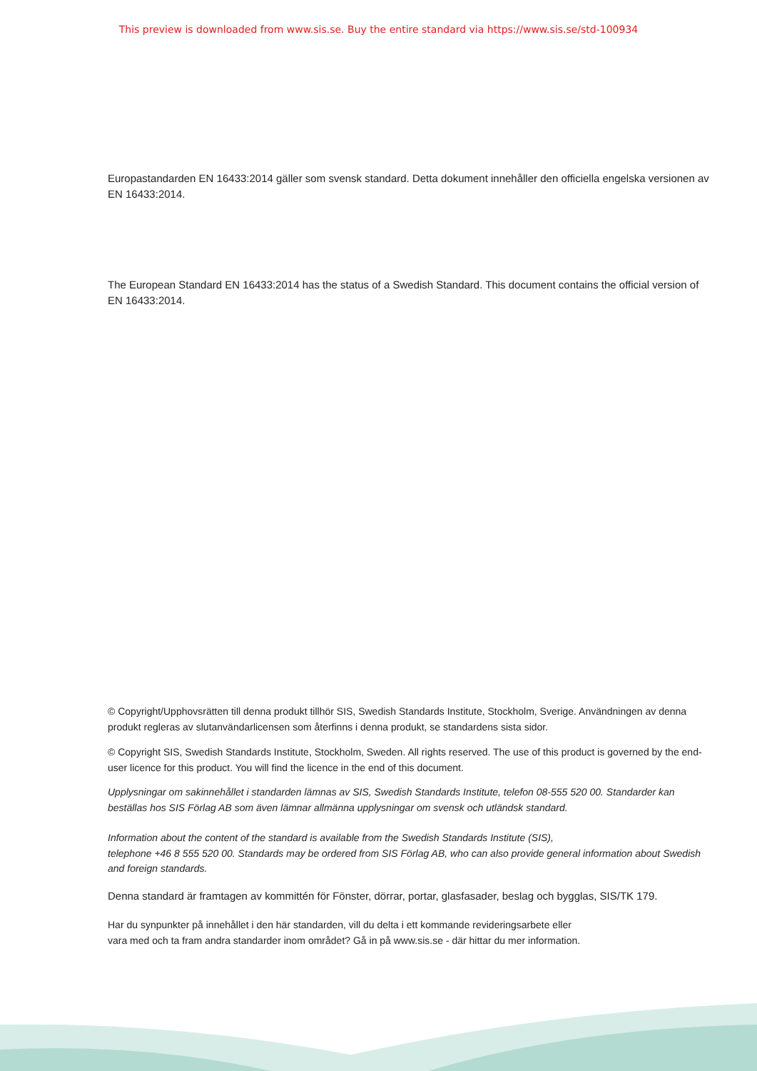This preview is downloaded from www.sis.se. Buy the entire standard via https://www.sis.se/std-100934
Europastandarden EN 16433:2014 gäller som svensk standard. Detta dokument innehåller den officiella engelska versionen av EN 16433:2014.
The European Standard EN 16433:2014 has the status of a Swedish Standard. This document contains the official version of EN 16433:2014.
© Copyright/Upphovsrätten till denna produkt tillhör SIS, Swedish Standards Institute, Stockholm, Sverige. Användningen av denna produkt regleras av slutanvändarlicensen som återfinns i denna produkt, se standardens sista sidor.
© Copyright SIS, Swedish Standards Institute, Stockholm, Sweden. All rights reserved. The use of this product is governed by the end-user licence for this product. You will find the licence in the end of this document.
Upplysningar om sakinnehållet i standarden lämnas av SIS, Swedish Standards Institute, telefon 08-555 520 00. Standarder kan beställas hos SIS Förlag AB som även lämnar allmänna upplysningar om svensk och utländsk standard.
Information about the content of the standard is available from the Swedish Standards Institute (SIS),
telephone +46 8 555 520 00. Standards may be ordered from SIS Förlag AB, who can also provide general information about Swedish and foreign standards.
Denna standard är framtagen av kommittén för Fönster, dörrar, portar, glasfasader, beslag och bygglas, SIS/TK 179.
Har du synpunkter på innehållet i den här standarden, vill du delta i ett kommande revideringsarbete eller
vara med och ta fram andra standarder inom området? Gå in på www.sis.se - där hittar du mer information.